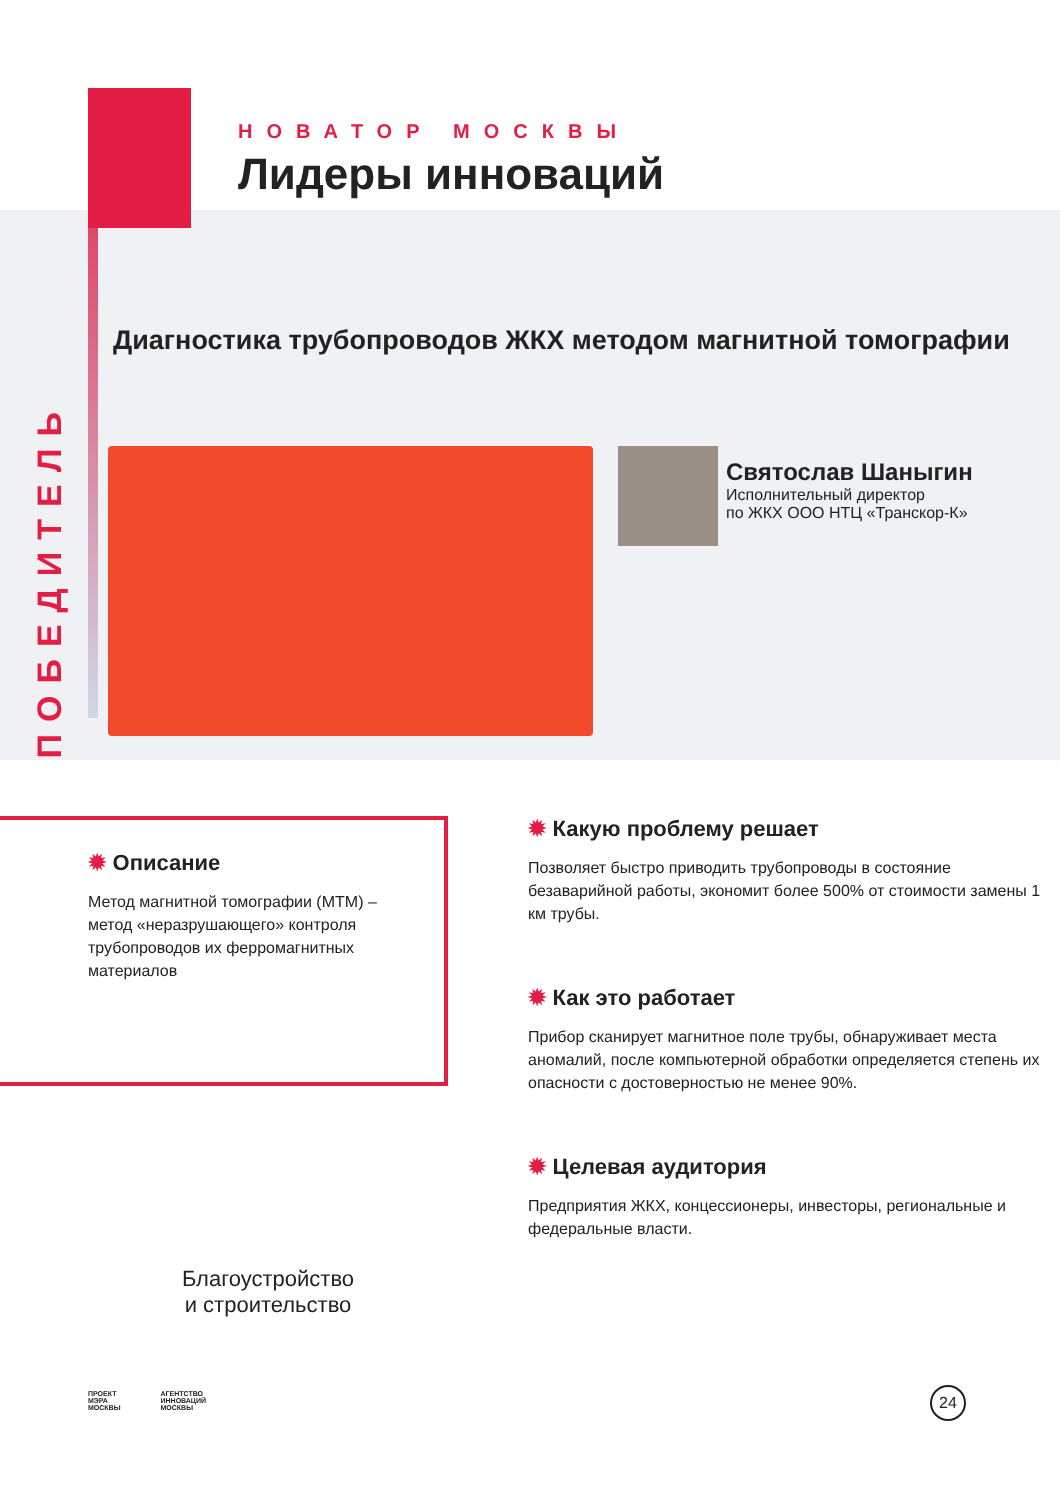НОВАТОР МОСКВЫ
Лидеры инноваций
Диагностика трубопроводов ЖКХ методом магнитной томографии
ПОБЕДИТЕЛЬ
Святослав Шаныгин
Исполнительный директор
по ЖКХ ООО НТЦ «Транскор-К»
✹ Описание
Метод магнитной томографии (МТМ) – метод «неразрушающего» контроля трубопроводов их ферромагнитных материалов
Благоустройство
и строительство
✹ Какую проблему решает
Позволяет быстро приводить трубопроводы в состояние безаварийной работы, экономит более 500% от стоимости замены 1 км трубы.
✹ Как это работает
Прибор сканирует магнитное поле трубы, обнаруживает места аномалий, после компьютерной обработки определяется степень их опасности с достоверностью не менее 90%.
✹ Целевая аудитория
Предприятия ЖКХ, концессионеры, инвесторы, региональные и федеральные власти.
ПРОЕКТ
МЭРА
МОСКВЫ
АГЕНТСТВО
ИННОВАЦИЙ
МОСКВЫ
24